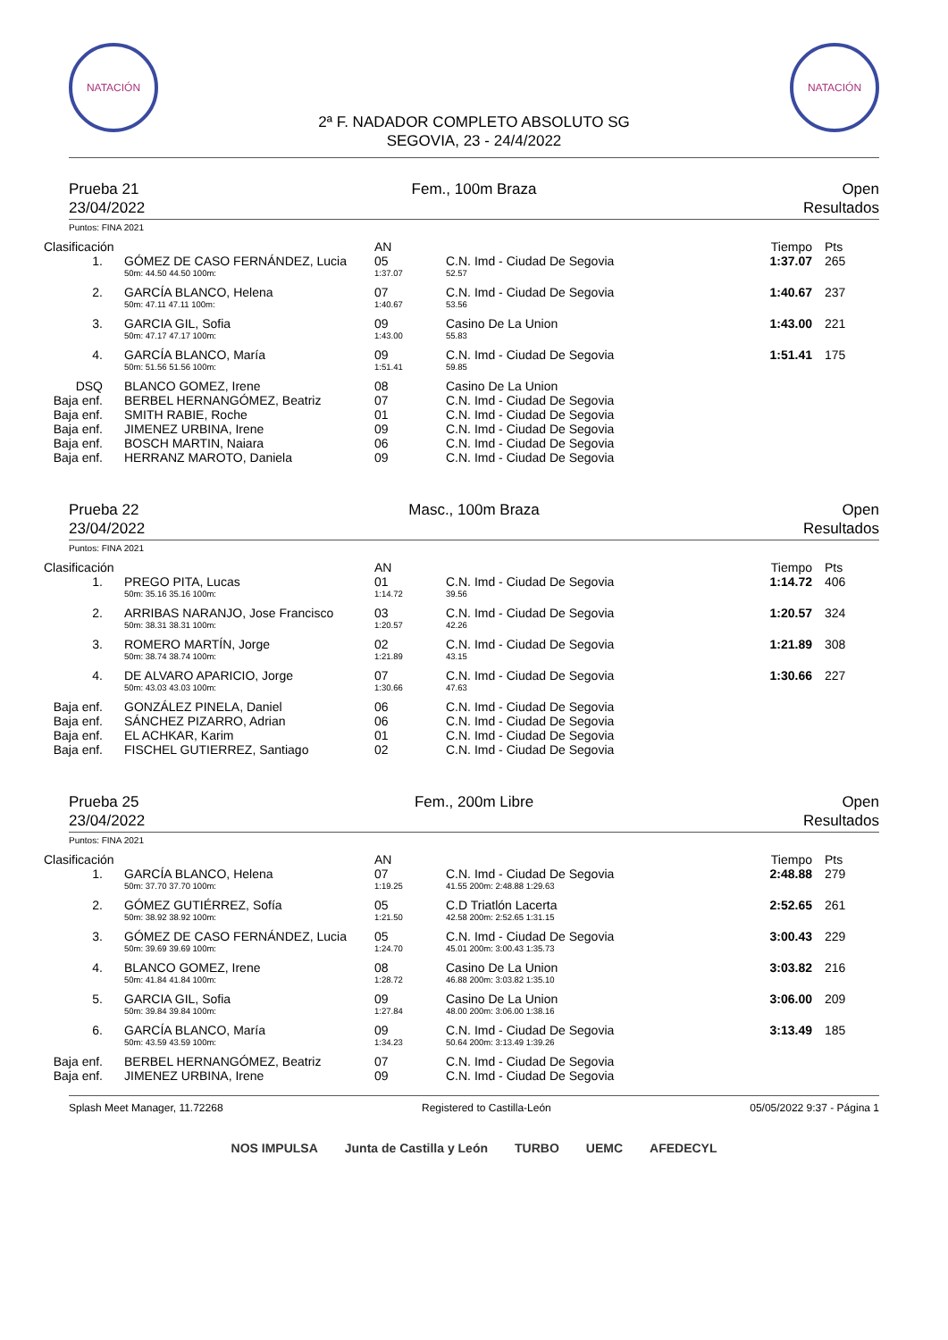NATACIÓN NATACIÓN
2ª F. NADADOR COMPLETO ABSOLUTO SG
SEGOVIA, 23 - 24/4/2022
Prueba 21
23/04/2022
Fem., 100m Braza Open
Resultados
Puntos: FINA 2021
| Clasificación | | | AN | | Tiempo | Pts |
| --- | --- | --- | --- | --- | --- | --- |
| 1. | | GÓMEZ DE CASO FERNÁNDEZ, Lucia | 05 | C.N. Imd - Ciudad De Segovia | 1:37.07 | 265 |
| | | 50m: 44.50 44.50 100m: | 1:37.07 | 52.57 | | |
| 2. | | GARCÍA BLANCO, Helena | 07 | C.N. Imd - Ciudad De Segovia | 1:40.67 | 237 |
| | | 50m: 47.11 47.11 100m: | 1:40.67 | 53.56 | | |
| 3. | | GARCIA GIL, Sofia | 09 | Casino De La Union | 1:43.00 | 221 |
| | | 50m: 47.17 47.17 100m: | 1:43.00 | 55.83 | | |
| 4. | | GARCÍA BLANCO, María | 09 | C.N. Imd - Ciudad De Segovia | 1:51.41 | 175 |
| | | 50m: 51.56 51.56 100m: | 1:51.41 | 59.85 | | |
| DSQ | | BLANCO GOMEZ, Irene | 08 | Casino De La Union | | |
| Baja enf. | | BERBEL HERNANGÓMEZ, Beatriz | 07 | C.N. Imd - Ciudad De Segovia | | |
| Baja enf. | | SMITH RABIE, Roche | 01 | C.N. Imd - Ciudad De Segovia | | |
| Baja enf. | | JIMENEZ URBINA, Irene | 09 | C.N. Imd - Ciudad De Segovia | | |
| Baja enf. | | BOSCH MARTIN, Naiara | 06 | C.N. Imd - Ciudad De Segovia | | |
| Baja enf. | | HERRANZ MAROTO, Daniela | 09 | C.N. Imd - Ciudad De Segovia | | |
Prueba 22
23/04/2022
Masc., 100m Braza Open
Resultados
Puntos: FINA 2021
| Clasificación | | | AN | | Tiempo | Pts |
| --- | --- | --- | --- | --- | --- | --- |
| 1. | | PREGO PITA, Lucas | 01 | C.N. Imd - Ciudad De Segovia | 1:14.72 | 406 |
| | | 50m: 35.16 35.16 100m: | 1:14.72 | 39.56 | | |
| 2. | | ARRIBAS NARANJO, Jose Francisco | 03 | C.N. Imd - Ciudad De Segovia | 1:20.57 | 324 |
| | | 50m: 38.31 38.31 100m: | 1:20.57 | 42.26 | | |
| 3. | | ROMERO MARTÍN, Jorge | 02 | C.N. Imd - Ciudad De Segovia | 1:21.89 | 308 |
| | | 50m: 38.74 38.74 100m: | 1:21.89 | 43.15 | | |
| 4. | | DE ALVARO APARICIO, Jorge | 07 | C.N. Imd - Ciudad De Segovia | 1:30.66 | 227 |
| | | 50m: 43.03 43.03 100m: | 1:30.66 | 47.63 | | |
| Baja enf. | | GONZÁLEZ PINELA, Daniel | 06 | C.N. Imd - Ciudad De Segovia | | |
| Baja enf. | | SÁNCHEZ PIZARRO, Adrian | 06 | C.N. Imd - Ciudad De Segovia | | |
| Baja enf. | | EL ACHKAR, Karim | 01 | C.N. Imd - Ciudad De Segovia | | |
| Baja enf. | | FISCHEL GUTIERREZ, Santiago | 02 | C.N. Imd - Ciudad De Segovia | | |
Prueba 25
23/04/2022
Fem., 200m Libre Open
Resultados
Puntos: FINA 2021
| Clasificación | | | AN | | Tiempo | Pts |
| --- | --- | --- | --- | --- | --- | --- |
| 1. | | GARCÍA BLANCO, Helena | 07 | C.N. Imd - Ciudad De Segovia | 2:48.88 | 279 |
| | | 50m: 37.70 37.70 100m: | 1:19.25 | 41.55 200m: 2:48.88 1:29.63 | | |
| 2. | | GÓMEZ GUTIÉRREZ, Sofía | 05 | C.D Triatlón Lacerta | 2:52.65 | 261 |
| | | 50m: 38.92 38.92 100m: | 1:21.50 | 42.58 200m: 2:52.65 1:31.15 | | |
| 3. | | GÓMEZ DE CASO FERNÁNDEZ, Lucia | 05 | C.N. Imd - Ciudad De Segovia | 3:00.43 | 229 |
| | | 50m: 39.69 39.69 100m: | 1:24.70 | 45.01 200m: 3:00.43 1:35.73 | | |
| 4. | | BLANCO GOMEZ, Irene | 08 | Casino De La Union | 3:03.82 | 216 |
| | | 50m: 41.84 41.84 100m: | 1:28.72 | 46.88 200m: 3:03.82 1:35.10 | | |
| 5. | | GARCIA GIL, Sofia | 09 | Casino De La Union | 3:06.00 | 209 |
| | | 50m: 39.84 39.84 100m: | 1:27.84 | 48.00 200m: 3:06.00 1:38.16 | | |
| 6. | | GARCÍA BLANCO, María | 09 | C.N. Imd - Ciudad De Segovia | 3:13.49 | 185 |
| | | 50m: 43.59 43.59 100m: | 1:34.23 | 50.64 200m: 3:13.49 1:39.26 | | |
| Baja enf. | | BERBEL HERNANGÓMEZ, Beatriz | 07 | C.N. Imd - Ciudad De Segovia | | |
| Baja enf. | | JIMENEZ URBINA, Irene | 09 | C.N. Imd - Ciudad De Segovia | | |
Splash Meet Manager, 11.72268 Registered to Castilla-León 05/05/2022 9:37 - Página 1
NOS IMPULSA Junta de Castilla y León TURBO UEMC AFEDECYL